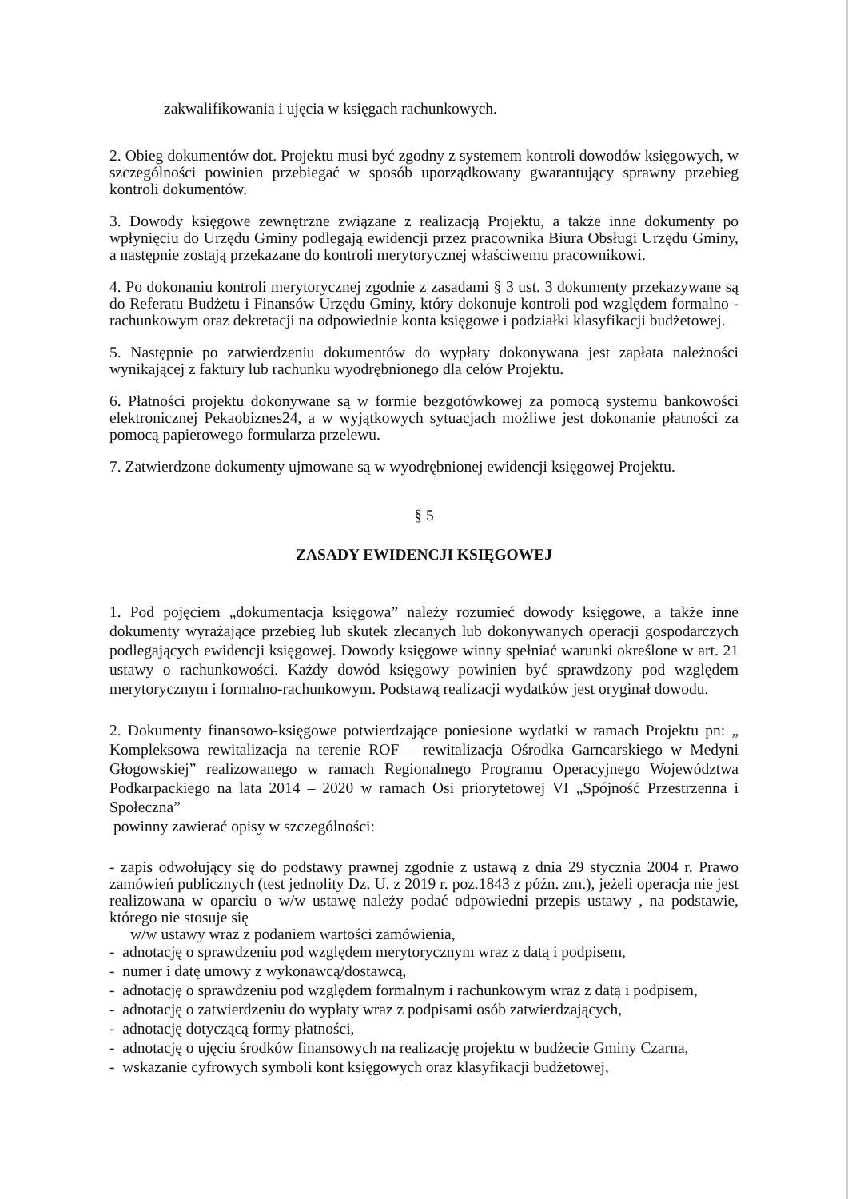zakwalifikowania i ujęcia w księgach rachunkowych.
2. Obieg dokumentów dot. Projektu musi być zgodny z systemem kontroli dowodów księgowych, w szczególności powinien przebiegać w sposób uporządkowany gwarantujący sprawny przebieg kontroli dokumentów.
3. Dowody księgowe zewnętrzne związane z realizacją Projektu, a także inne dokumenty po wpłynięciu do Urzędu Gminy podlegają ewidencji przez pracownika Biura Obsługi Urzędu Gminy, a następnie zostają przekazane do kontroli merytorycznej właściwemu pracownikowi.
4. Po dokonaniu kontroli merytorycznej zgodnie z zasadami § 3 ust. 3 dokumenty przekazywane są do Referatu Budżetu i Finansów Urzędu Gminy, który dokonuje kontroli pod względem formalno - rachunkowym oraz dekretacji na odpowiednie konta księgowe i podziałki klasyfikacji budżetowej.
5. Następnie po zatwierdzeniu dokumentów do wypłaty dokonywana jest zapłata należności wynikającej z faktury lub rachunku wyodrębnionego dla celów Projektu.
6. Płatności projektu dokonywane są w formie bezgotówkowej za pomocą systemu bankowości elektronicznej Pekaobiznes24, a w wyjątkowych sytuacjach możliwe jest dokonanie płatności za pomocą papierowego formularza przelewu.
7. Zatwierdzone dokumenty ujmowane są w wyodrębnionej ewidencji księgowej Projektu.
§ 5
ZASADY EWIDENCJI KSIĘGOWEJ
1. Pod pojęciem „dokumentacja księgowa” należy rozumieć dowody księgowe, a także inne dokumenty wyrażające przebieg lub skutek zlecanych lub dokonywanych operacji gospodarczych podlegających ewidencji księgowej. Dowody księgowe winny spełniać warunki określone w art. 21 ustawy o rachunkowości. Każdy dowód księgowy powinien być sprawdzony pod względem merytorycznym i formalno-rachunkowym. Podstawą realizacji wydatków jest oryginał dowodu.
2. Dokumenty finansowo-księgowe potwierdzające poniesione wydatki w ramach Projektu pn: „ Kompleksowa rewitalizacja na terenie ROF – rewitalizacja Ośrodka Garncarskiego w Medyni Głogowskiej” realizowanego w ramach Regionalnego Programu Operacyjnego Województwa Podkarpackiego na lata 2014 – 2020 w ramach Osi priorytetowej VI „Spójność Przestrzenna i Społeczna”
powinny zawierać opisy w szczególności:
- zapis odwołujący się do podstawy prawnej zgodnie z ustawą z dnia 29 stycznia 2004 r. Prawo zamówień publicznych (test jednolity Dz. U. z 2019 r. poz.1843 z późn. zm.), jeżeli operacja nie jest realizowana w oparciu o w/w ustawę należy podać odpowiedni przepis ustawy , na podstawie, którego nie stosuje się
w/w ustawy wraz z podaniem wartości zamówienia,
- adnotację o sprawdzeniu pod względem merytorycznym wraz z datą i podpisem,
- numer i datę umowy z wykonawcą/dostawcą,
- adnotację o sprawdzeniu pod względem formalnym i rachunkowym wraz z datą i podpisem,
- adnotację o zatwierdzeniu do wypłaty wraz z podpisami osób zatwierdzających,
- adnotację dotyczącą formy płatności,
- adnotację o ujęciu środków finansowych na realizację projektu w budżecie Gminy Czarna,
- wskazanie cyfrowych symboli kont księgowych oraz klasyfikacji budżetowej,